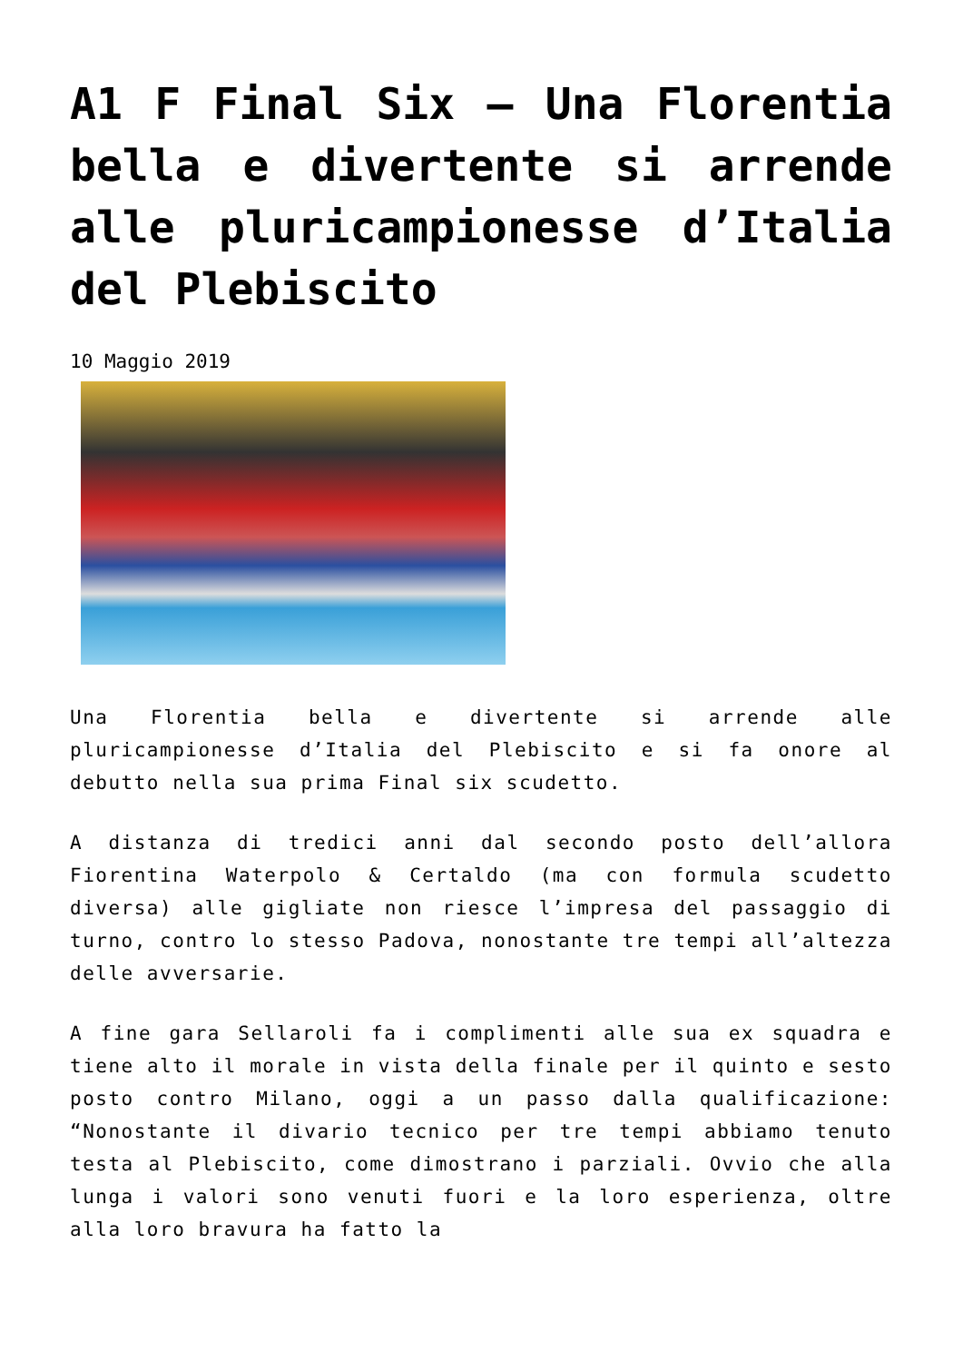A1 F Final Six – Una Florentia bella e divertente si arrende alle pluricampionesse d’Italia del Plebiscito
10 Maggio 2019
Una Florentia bella e divertente si arrende alle pluricampionesse d’Italia del Plebiscito e si fa onore al debutto nella sua prima Final six scudetto.
A distanza di tredici anni dal secondo posto dell’allora Fiorentina Waterpolo & Certaldo (ma con formula scudetto diversa) alle gigliate non riesce l’impresa del passaggio di turno, contro lo stesso Padova, nonostante tre tempi all’altezza delle avversarie.
A fine gara Sellaroli fa i complimenti alle sua ex squadra e tiene alto il morale in vista della finale per il quinto e sesto posto contro Milano, oggi a un passo dalla qualificazione: “Nonostante il divario tecnico per tre tempi abbiamo tenuto testa al Plebiscito, come dimostrano i parziali. Ovvio che alla lunga i valori sono venuti fuori e la loro esperienza, oltre alla loro bravura ha fatto la